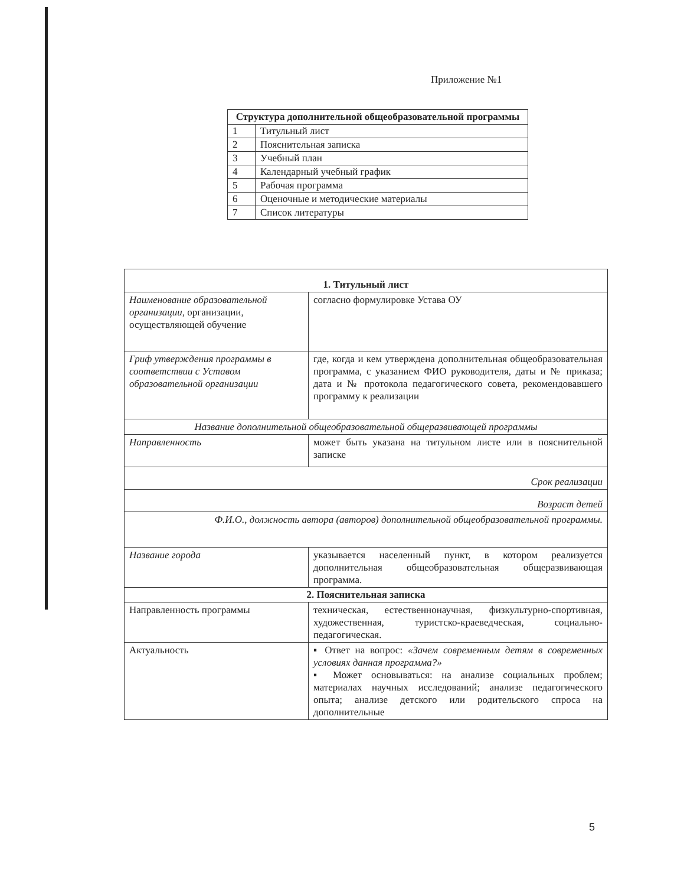Приложение №1
| Структура дополнительной общеобразовательной программы | |
| --- | --- |
| 1 | Титульный лист |
| 2 | Пояснительная записка |
| 3 | Учебный план |
| 4 | Календарный учебный график |
| 5 | Рабочая программа |
| 6 | Оценочные и методические материалы |
| 7 | Список литературы |
| 1. Титульный лист | |
| --- | --- |
| Наименование образовательной организации , организации, осуществляющей обучение | согласно формулировке Устава ОУ |
| Гриф утверждения программы в соответствии с Уставом образовательной организации | где, когда и кем утверждена дополнительная общеобразовательная программа, с указанием ФИО руководителя, даты и № приказа; дата и № протокола педагогического совета, рекомендовавшего программу к реализации |
| Название дополнительной общеобразовательной общеразвивающей программы | |
| Направленность | может быть указана на титульном листе или в пояснительной записке |
| Срок реализации | |
| Возраст детей | |
| Ф.И.О., должность автора (авторов) дополнительной общеобразовательной программы. | |
| Название города | указывается населенный пункт, в котором реализуется дополнительная общеобразовательная общеразвивающая программа. |
| 2. Пояснительная записка | |
| Направленность программы | техническая, естественнонаучная, физкультурно-спортивная, художественная, туристско-краеведческая, социально-педагогическая. |
| Актуальность | ▪ Ответ на вопрос: «Зачем современным детям в современных условиях данная программа?» ▪ Может основываться: на анализе социальных проблем; материалах научных исследований; анализе педагогического опыта; анализе детского или родительского спроса на дополнительные |
5